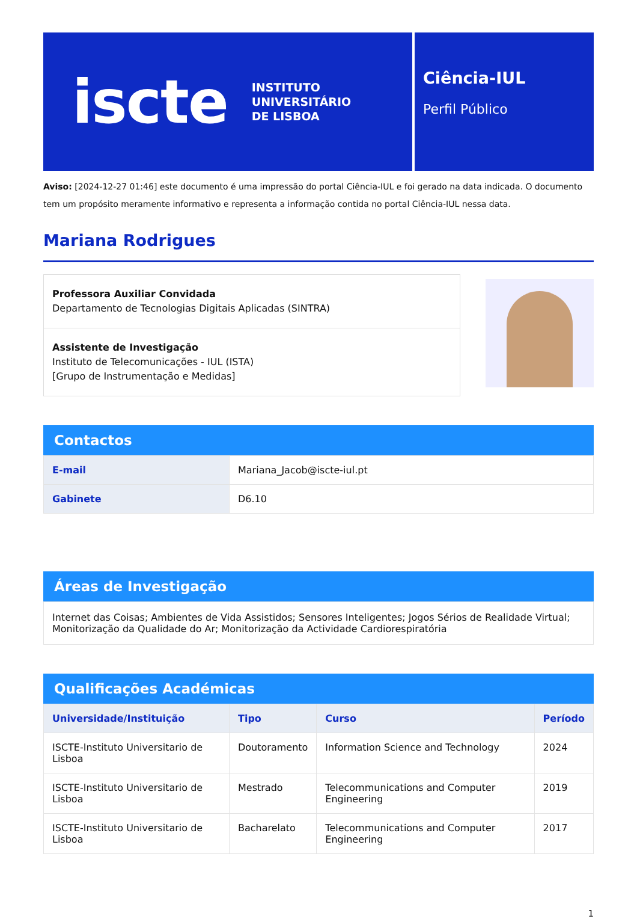iscte
INSTITUTO
UNIVERSITÁRIO
DE LISBOA
Ciência-IUL
Perfil Público
Aviso: [2024-12-27 01:46] este documento é uma impressão do portal Ciência-IUL e foi gerado na data indicada. O documento tem um propósito meramente informativo e representa a informação contida no portal Ciência-IUL nessa data.
Mariana Rodrigues
Professora Auxiliar Convidada
Departamento de Tecnologias Digitais Aplicadas (SINTRA)
Assistente de Investigação
Instituto de Telecomunicações - IUL (ISTA)
[Grupo de Instrumentação e Medidas]
Contactos
| E-mail | Mariana_Jacob@iscte-iul.pt |
| Gabinete | D6.10 |
Áreas de Investigação
Internet das Coisas; Ambientes de Vida Assistidos; Sensores Inteligentes; Jogos Sérios de Realidade Virtual; Monitorização da Qualidade do Ar; Monitorização da Actividade Cardiorespiratória
Qualificações Académicas
| Universidade/Instituição | Tipo | Curso | Período |
| --- | --- | --- | --- |
| ISCTE-Instituto Universitario de Lisboa | Doutoramento | Information Science and Technology | 2024 |
| ISCTE-Instituto Universitario de Lisboa | Mestrado | Telecommunications and Computer Engineering | 2019 |
| ISCTE-Instituto Universitario de Lisboa | Bacharelato | Telecommunications and Computer Engineering | 2017 |
1